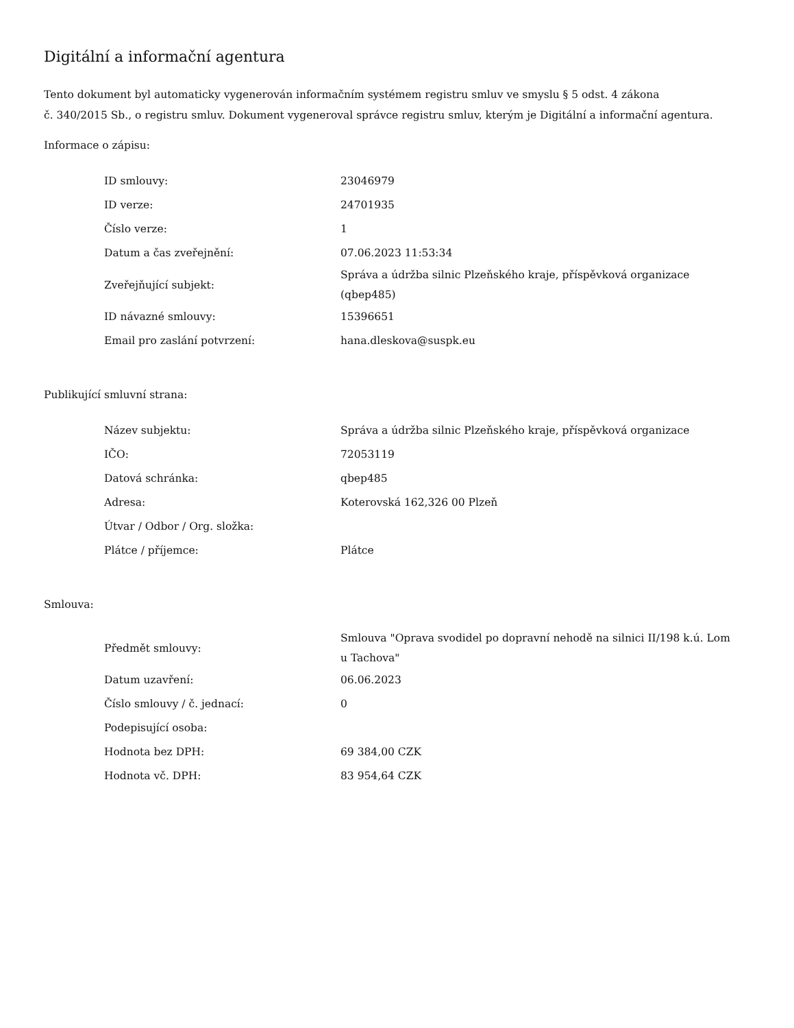Digitální a informační agentura
Tento dokument byl automaticky vygenerován informačním systémem registru smluv ve smyslu § 5 odst. 4 zákona
č. 340/2015 Sb., o registru smluv. Dokument vygeneroval správce registru smluv, kterým je Digitální a informační agentura.
Informace o zápisu:
| ID smlouvy: | 23046979 |
| ID verze: | 24701935 |
| Číslo verze: | 1 |
| Datum a čas zveřejnění: | 07.06.2023 11:53:34 |
| Zveřejňující subjekt: | Správa a údržba silnic Plzeňského kraje, příspěvková organizace (qbep485) |
| ID návazné smlouvy: | 15396651 |
| Email pro zaslání potvrzení: | hana.dleskova@suspk.eu |
Publikující smluvní strana:
| Název subjektu: | Správa a údržba silnic Plzeňského kraje, příspěvková organizace |
| IČO: | 72053119 |
| Datová schránka: | qbep485 |
| Adresa: | Koterovská 162,326 00 Plzeň |
| Útvar / Odbor / Org. složka: | |
| Plátce / příjemce: | Plátce |
Smlouva:
| Předmět smlouvy: | Smlouva "Oprava svodidel po dopravní nehodě na silnici II/198 k.ú. Lom u Tachova" |
| Datum uzavření: | 06.06.2023 |
| Číslo smlouvy / č. jednací: | 0 |
| Podepisující osoba: | |
| Hodnota bez DPH: | 69 384,00 CZK |
| Hodnota vč. DPH: | 83 954,64 CZK |